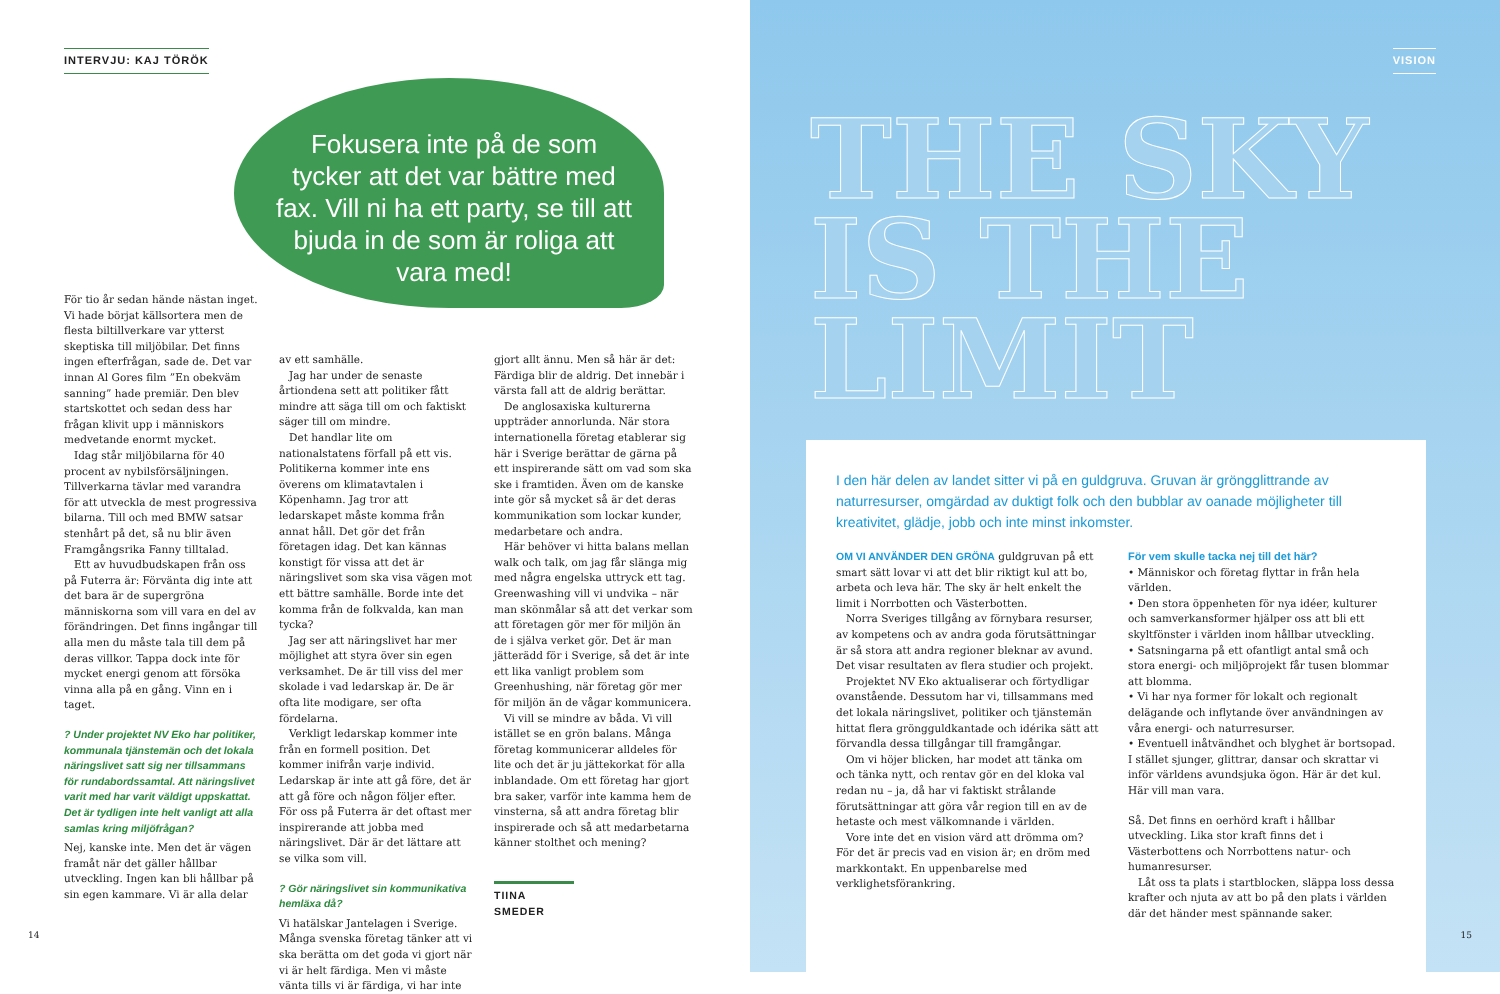INTERVJU: KAJ TÖRÖK
Fokusera inte på de som tycker att det var bättre med fax. Vill ni ha ett party, se till att bjuda in de som är roliga att vara med!
För tio år sedan hände nästan inget. Vi hade börjat källsortera men de flesta biltillverkare var ytterst skeptiska till miljöbilar. Det finns ingen efterfrågan, sade de. Det var innan Al Gores film ”En obekväm sanning” hade premiär. Den blev startskottet och sedan dess har frågan klivit upp i människors medvetande enormt mycket.
Idag står miljöbilarna för 40 procent av nybilsförsäljningen. Tillverkarna tävlar med varandra för att utveckla de mest progressiva bilarna. Till och med BMW satsar stenhårt på det, så nu blir även Framgångsrika Fanny tilltalad.
Ett av huvudbudskapen från oss på Futerra är: Förvänta dig inte att det bara är de supergröna människorna som vill vara en del av förändringen. Det finns ingångar till alla men du måste tala till dem på deras villkor. Tappa dock inte för mycket energi genom att försöka vinna alla på en gång. Vinn en i taget.
? Under projektet NV Eko har politiker, kommunala tjänstemän och det lokala näringslivet satt sig ner tillsammans för rundabordssamtal. Att näringslivet varit med har varit väldigt uppskattat. Det är tydligen inte helt vanligt att alla samlas kring miljöfrågan?
Nej, kanske inte. Men det är vägen framåt när det gäller hållbar utveckling. Ingen kan bli hållbar på sin egen kammare. Vi är alla delar
av ett samhälle.
Jag har under de senaste årtiondena sett att politiker fått mindre att säga till om och faktiskt säger till om mindre.
Det handlar lite om nationalstatens förfall på ett vis. Politikerna kommer inte ens överens om klimatavtalen i Köpenhamn. Jag tror att ledarskapet måste komma från annat håll. Det gör det från företagen idag. Det kan kännas konstigt för vissa att det är näringslivet som ska visa vägen mot ett bättre samhälle. Borde inte det komma från de folkvalda, kan man tycka?
Jag ser att näringslivet har mer möjlighet att styra över sin egen verksamhet. De är till viss del mer skolade i vad ledarskap är. De är ofta lite modigare, ser ofta fördelarna.
Verkligt ledarskap kommer inte från en formell position. Det kommer inifrån varje individ. Ledarskap är inte att gå före, det är att gå före och någon följer efter. För oss på Futerra är det oftast mer inspirerande att jobba med näringslivet. Där är det lättare att se vilka som vill.
? Gör näringslivet sin kommunikativa hemläxa då?
Vi hatälskar Jantelagen i Sverige. Många svenska företag tänker att vi ska berätta om det goda vi gjort när vi är helt färdiga. Men vi måste vänta tills vi är färdiga, vi har inte
gjort allt ännu. Men så här är det: Färdiga blir de aldrig. Det innebär i värsta fall att de aldrig berättar.
De anglosaxiska kulturerna uppträder annorlunda. När stora internationella företag etablerar sig här i Sverige berättar de gärna på ett inspirerande sätt om vad som ska ske i framtiden. Även om de kanske inte gör så mycket så är det deras kommunikation som lockar kunder, medarbetare och andra.
Här behöver vi hitta balans mellan walk och talk, om jag får slänga mig med några engelska uttryck ett tag. Greenwashing vill vi undvika – när man skönmålar så att det verkar som att företagen gör mer för miljön än de i själva verket gör. Det är man jätterädd för i Sverige, så det är inte ett lika vanligt problem som Greenhushing, när företag gör mer för miljön än de vågar kommunicera.
Vi vill se mindre av båda. Vi vill istället se en grön balans. Många företag kommunicerar alldeles för lite och det är ju jättekorkat för alla inblandade. Om ett företag har gjort bra saker, varför inte kamma hem de vinsterna, så att andra företag blir inspirerade och så att medarbetarna känner stolthet och mening?
TIINA SMEDER
14
VISION
THE SKY
IS THE
LIMIT
I den här delen av landet sitter vi på en guldgruva. Gruvan är gröngglittrande av naturresurser, omgärdad av duktigt folk och den bubblar av oanade möjligheter till kreativitet, glädje, jobb och inte minst inkomster.
OM VI ANVÄNDER DEN GRÖNA guldgruvan på ett smart sätt lovar vi att det blir riktigt kul att bo, arbeta och leva här. The sky är helt enkelt the limit i Norrbotten och Västerbotten.
Norra Sveriges tillgång av förnybara resurser, av kompetens och av andra goda förutsättningar är så stora att andra regioner bleknar av avund. Det visar resultaten av flera studier och projekt.
Projektet NV Eko aktualiserar och förtydligar ovanstående. Dessutom har vi, tillsammans med det lokala näringslivet, politiker och tjänstemän hittat flera gröngguldkantade och idérika sätt att förvandla dessa tillgångar till framgångar.
Om vi höjer blicken, har modet att tänka om och tänka nytt, och rentav gör en del kloka val redan nu – ja, då har vi faktiskt strålande förutsättningar att göra vår region till en av de hetaste och mest välkomnande i världen.
Vore inte det en vision värd att drömma om? För det är precis vad en vision är; en dröm med markkontakt. En uppenbarelse med verklighetsförankring.
För vem skulle tacka nej till det här?
• Människor och företag flyttar in från hela världen.
• Den stora öppenheten för nya idéer, kulturer och samverkansformer hjälper oss att bli ett skyltfönster i världen inom hållbar utveckling.
• Satsningarna på ett ofantligt antal små och stora energi- och miljöprojekt får tusen blommar att blomma.
• Vi har nya former för lokalt och regionalt delägande och inflytande över användningen av våra energi- och naturresurser.
• Eventuell inåtvändhet och blyghet är bortsopad. I stället sjunger, glittrar, dansar och skrattar vi inför världens avundsjuka ögon. Här är det kul. Här vill man vara.
Så. Det finns en oerhörd kraft i hållbar utveckling. Lika stor kraft finns det i Västerbottens och Norrbottens natur- och humanresurser.
Låt oss ta plats i startblocken, släppa loss dessa krafter och njuta av att bo på den plats i världen där det händer mest spännande saker.
15